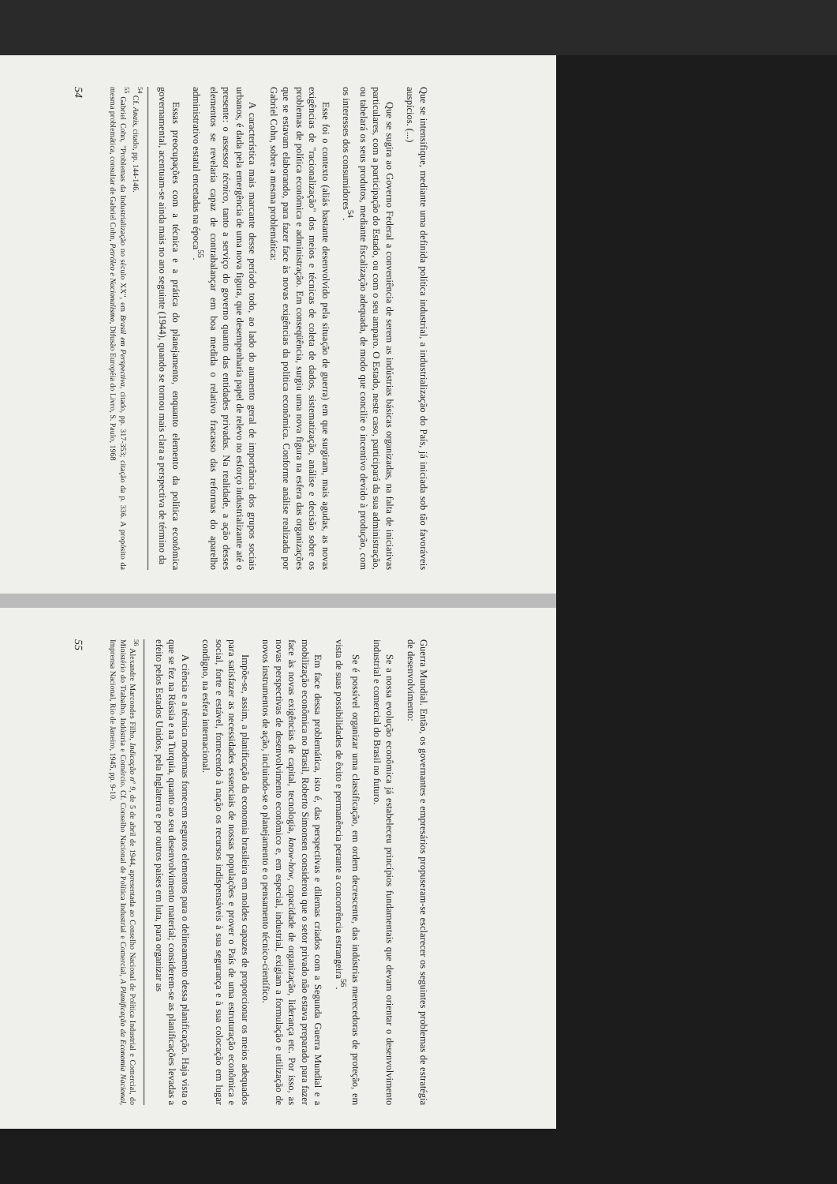Que se intensifique, mediante uma definida política industrial, a industrialização do País, já iniciada sob tão favoráveis auspícios. (...)
Que se sugira ao Governo Federal a conveniência de serem as indústrias básicas organizadas, na falta de iniciativas particulares, com a participação do Estado, ou com o seu amparo. O Estado, neste caso, participará da sua administração, ou tabelará os seus produtos, mediante fiscalização adequada, de modo que concilie o incentivo devido à produção, com os interesses dos consumidores<sup>54</sup>.
Esse foi o contexto (aliás bastante desenvolvido pela situação de guerra) em que surgiram, mais agudas, as novas exigências de "racionalização" dos meios e técnicas de coleta de dados, sistematização, análise e decisão sobre os problemas de política econômica e administração. Em conseqüência, surgiu uma nova figura na esfera das organizações que se estavam elaborando, para fazer face às novas exigências da política econômica. Conforme análise realizada por Gabriel Cohn, sobre a mesma problemática:
A característica mais marcante desse período todo, ao lado do aumento geral de importância dos grupos sociais urbanos, é dada pela emergência de uma nova figura, que desempenharia papel de relevo no esforço industrializante até o presente: o assessor técnico, tanto a serviço do governo quanto das entidades privadas. Na realidade, a ação desses elementos se revelaria capaz de contrabalançar em boa medida o relativo fracasso das reformas do aparelho administrativo estatal encetadas na época<sup>55</sup>.
Essas preocupações com a técnica e a prática do planejamento, enquanto elemento da política econômica governamental, acentuam-se ainda mais no ano seguinte (1944), quando se tornou mais clara a perspectiva de término da
<sup>54</sup> Cf. Anais, citado, pp. 144-146.
<sup>55</sup> Gabriel Cohn, "Problemas da Industrialização no século XX", em Brasil em Perspectiva, citado, pp. 317-353; citação da p. 336. A propósito da mesma problemática, consultar de Gabriel Cohn, Petróleo e Nacionalismo, Difusão Européia do Livro, S. Paulo, 1968
54
Guerra Mundial. Então, os governantes e empresários propuseram-se esclarecer os seguintes problemas de estratégia de desenvolvimento:
Se a nossa evolução econômica já estabeleceu princípios fundamentais que devam orientar o desenvolvimento industrial e comercial do Brasil no futuro.
Se é possível organizar uma classificação, em ordem decrescente, das indústrias merecedoras de proteção, em vista de suas possibilidades de êxito e permanência perante a concorrência estrangeira<sup>56</sup>.
Em face dessa problemática, isto é, das perspectivas e dilemas criados com a Segunda Guerra Mundial e a mobilização econômica no Brasil, Roberto Simonsen considerou que o setor privado não estava preparado para fazer face às novas exigências de capital, tecnologia, know-how, capacidade de organização, liderança etc. Por isso, as novas perspectivas de desenvolvimento econômico e, em especial, industrial, exigiam a formulação e utilização de novos instrumentos de ação, incluindo-se o planejamento e o pensamento técnico-científico.
Impõe-se, assim, a planificação da economia brasileira em moldes capazes de proporcionar os meios adequados para satisfazer as necessidades essenciais de nossas populações e prover o País de uma estruturação econômica e social, forte e estável, fornecendo à nação os recursos indispensáveis à sua segurança e à sua colocação em lugar condigno, na esfera internacional.
A ciência e a técnica modernas fornecem seguros elementos para o delineamento dessa planificação. Haja vista o que se fez na Rússia e na Turquia, quanto ao seu desenvolvimento material; considerem-se as planificações levadas a efeito pelos Estados Unidos, pela Inglaterra e por outros países em luta, para organizar as
<sup>56</sup> Alexandre Marcondes Filho, Indicação nº 9, de 5 de abril de 1944, apresentada ao Conselho Nacional de Política Industrial e Comercial, do Ministério do Trabalho, Indústria e Comércio. Cf. Conselho Nacional de Política Industrial e Comercial, A Planificação da Economia Nacional, Imprensa Nacional, Rio de Janeiro, 1945, pp. 9-10.
55